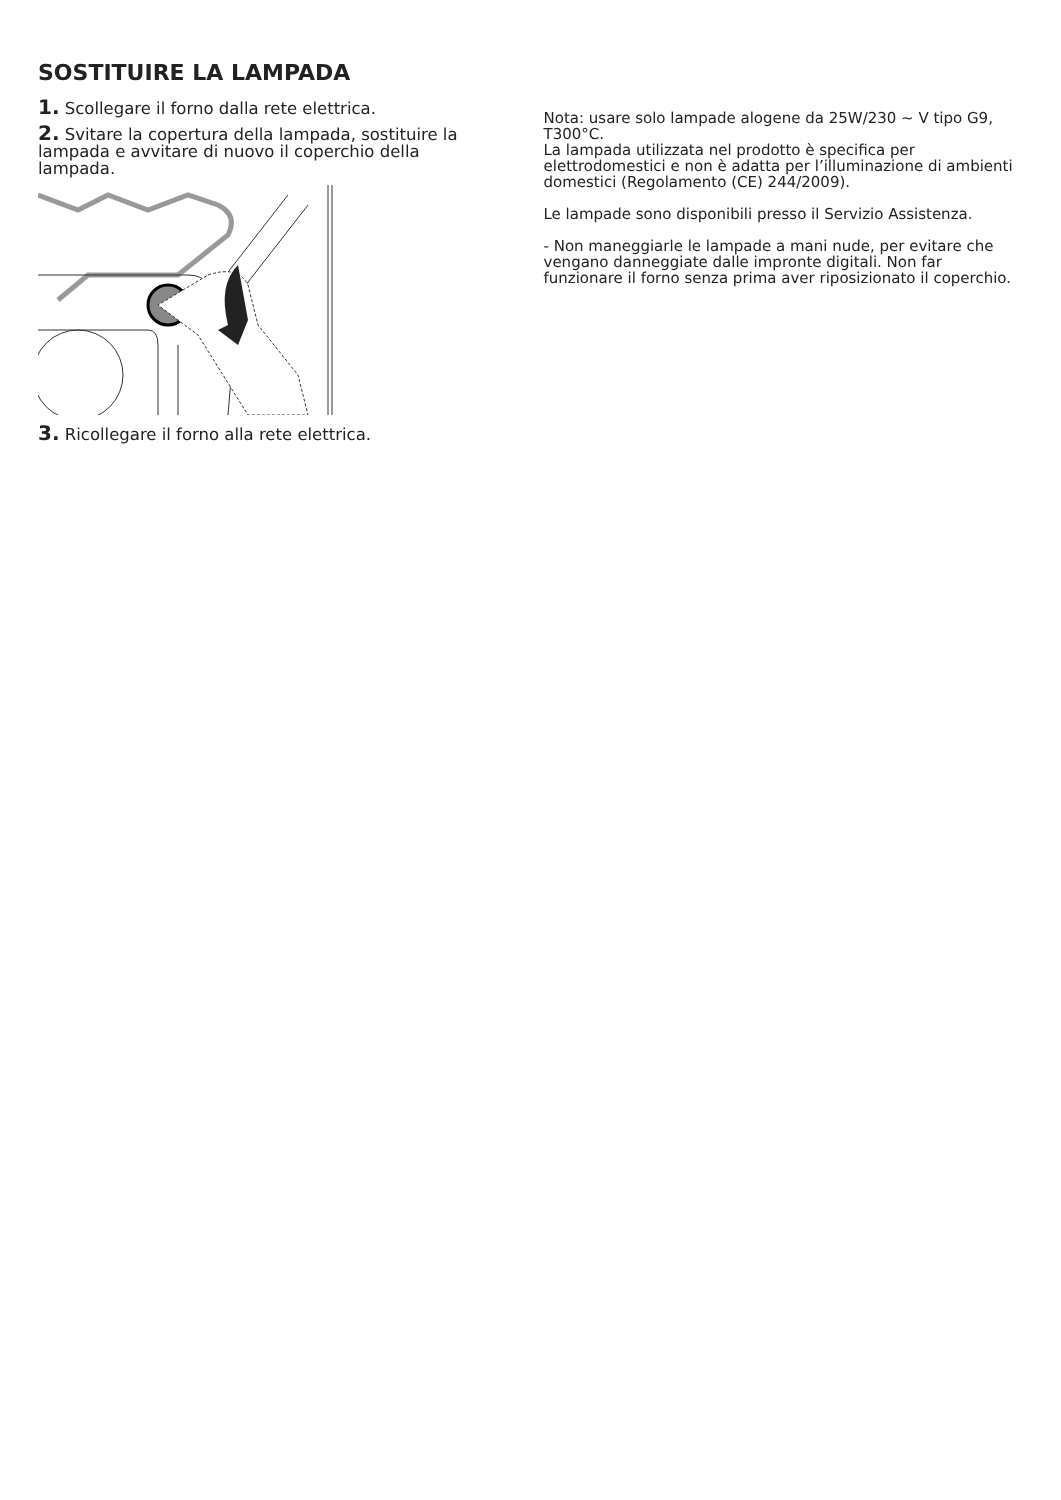SOSTITUIRE LA LAMPADA
1. Scollegare il forno dalla rete elettrica.
2. Svitare la copertura della lampada, sostituire la lampada e avvitare di nuovo il coperchio della lampada.
3. Ricollegare il forno alla rete elettrica.
Nota: usare solo lampade alogene da 25W/230 ~ V tipo G9, T300°C.
La lampada utilizzata nel prodotto è specifica per elettrodomestici e non è adatta per l’illuminazione di ambienti domestici (Regolamento (CE) 244/2009).
Le lampade sono disponibili presso il Servizio Assistenza.
- Non maneggiarle le lampade a mani nude, per evitare che vengano danneggiate dalle impronte digitali. Non far funzionare il forno senza prima aver riposizionato il coperchio.